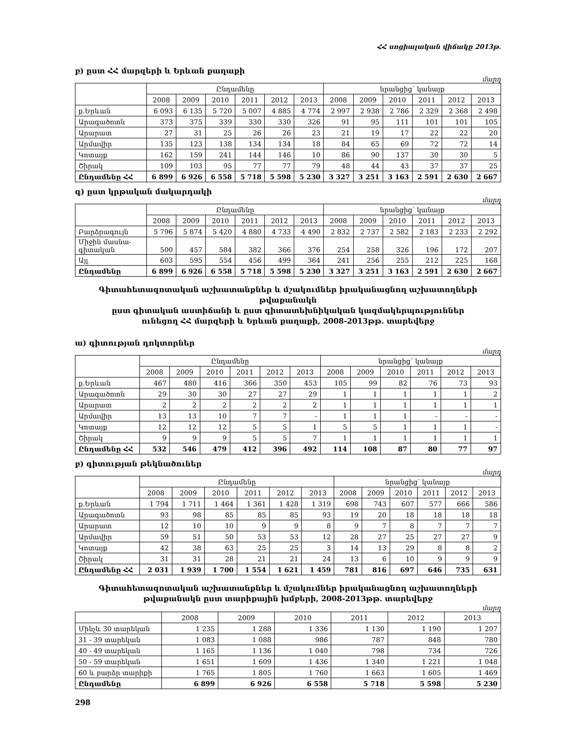ՀՀ սոցիալական վիճակը 2013թ.
բ) ըստ ՀՀ մարզերի և Երևան քաղաքի
մարդ
| | Ընդամենը | | | | | | նրանցից՝ կանայք | | | | | |
| --- | --- | --- | --- | --- | --- | --- | --- | --- | --- | --- | --- | --- |
| | 2008 | 2009 | 2010 | 2011 | 2012 | 2013 | 2008 | 2009 | 2010 | 2011 | 2012 | 2013 |
| ք.Երևան | 6 093 | 6 135 | 5 720 | 5 007 | 4 885 | 4 774 | 2 997 | 2 938 | 2 786 | 2 329 | 2 368 | 2 498 |
| Արագածոտն | 373 | 375 | 339 | 330 | 330 | 326 | 91 | 95 | 111 | 101 | 101 | 105 |
| Արարատ | 27 | 31 | 25 | 26 | 26 | 23 | 21 | 19 | 17 | 22 | 22 | 20 |
| Արմավիր | 135 | 123 | 138 | 134 | 134 | 18 | 84 | 65 | 69 | 72 | 72 | 14 |
| Կոտայք | 162 | 159 | 241 | 144 | 146 | 10 | 86 | 90 | 137 | 30 | 30 | 5 |
| Շիրակ | 109 | 103 | 95 | 77 | 77 | 79 | 48 | 44 | 43 | 37 | 37 | 25 |
| Ընդամենը ՀՀ | 6 899 | 6 926 | 6 558 | 5 718 | 5 598 | 5 230 | 3 327 | 3 251 | 3 163 | 2 591 | 2 630 | 2 667 |
գ) ըստ կրթական մակարդակի
մարդ
| | Ընդամենը | | | | | | նրանցից՝ կանայք | | | | | |
| --- | --- | --- | --- | --- | --- | --- | --- | --- | --- | --- | --- | --- |
| | 2008 | 2009 | 2010 | 2011 | 2012 | 2013 | 2008 | 2009 | 2010 | 2011 | 2012 | 2013 |
| Բարձրագույն | 5 796 | 5 874 | 5 420 | 4 880 | 4 733 | 4 490 | 2 832 | 2 737 | 2 582 | 2 183 | 2 233 | 2 292 |
| Միջին մասնա- գիտական | 500 | 457 | 584 | 382 | 366 | 376 | 254 | 258 | 326 | 196 | 172 | 207 |
| Այլ | 603 | 595 | 554 | 456 | 499 | 364 | 241 | 256 | 255 | 212 | 225 | 168 |
| Ընդամենը | 6 899 | 6 926 | 6 558 | 5 718 | 5 598 | 5 230 | 3 327 | 3 251 | 3 163 | 2 591 | 2 630 | 2 667 |
Գիտահետազոտական աշխատանքներ և մշակումներ իրականացնող աշխատողների թվաքանակն
ըստ գիտական աստիճանի և ըստ գիտատեխնիկական կազմակերպություններ
ունեցող ՀՀ մարզերի և Երևան քաղաքի, 2008-2013թթ. տարեվերջ
ա) գիտության դոկտորներ
մարդ
| | Ընդամենը | | | | | | նրանցից՝ կանայք | | | | | |
| --- | --- | --- | --- | --- | --- | --- | --- | --- | --- | --- | --- | --- |
| | 2008 | 2009 | 2010 | 2011 | 2012 | 2013 | 2008 | 2009 | 2010 | 2011 | 2012 | 2013 |
| ք.Երևան | 467 | 480 | 416 | 366 | 350 | 453 | 105 | 99 | 82 | 76 | 73 | 93 |
| Արագածոտն | 29 | 30 | 30 | 27 | 27 | 29 | 1 | 1 | 1 | 1 | 1 | 2 |
| Արարատ | 2 | 2 | 2 | 2 | 2 | 2 | 1 | 1 | 1 | 1 | 1 | 1 |
| Արմավիր | 13 | 13 | 10 | 7 | 7 | - | 1 | 1 | 1 | - | - | - |
| Կոտայք | 12 | 12 | 12 | 5 | 5 | 1 | 5 | 5 | 1 | 1 | 1 | - |
| Շիրակ | 9 | 9 | 9 | 5 | 5 | 7 | 1 | 1 | 1 | 1 | 1 | 1 |
| Ընդամենը ՀՀ | 532 | 546 | 479 | 412 | 396 | 492 | 114 | 108 | 87 | 80 | 77 | 97 |
բ) գիտության թեկնածուներ
մարդ
| | Ընդամենը | | | | | | նրանցից՝ կանայք | | | | | |
| --- | --- | --- | --- | --- | --- | --- | --- | --- | --- | --- | --- | --- |
| | 2008 | 2009 | 2010 | 2011 | 2012 | 2013 | 2008 | 2009 | 2010 | 2011 | 2012 | 2013 |
| ք.Երևան | 1 794 | 1 711 | 1 464 | 1 361 | 1 428 | 1 319 | 698 | 743 | 607 | 577 | 666 | 586 |
| Արագածոտն | 93 | 98 | 85 | 85 | 85 | 93 | 19 | 20 | 18 | 18 | 18 | 18 |
| Արարատ | 12 | 10 | 10 | 9 | 9 | 8 | 9 | 7 | 8 | 7 | 7 | 7 |
| Արմավիր | 59 | 51 | 50 | 53 | 53 | 12 | 28 | 27 | 25 | 27 | 27 | 9 |
| Կոտայք | 42 | 38 | 63 | 25 | 25 | 3 | 14 | 13 | 29 | 8 | 8 | 2 |
| Շիրակ | 31 | 31 | 28 | 21 | 21 | 24 | 13 | 6 | 10 | 9 | 9 | 9 |
| Ընդամենը ՀՀ | 2 031 | 1 939 | 1 700 | 1 554 | 1 621 | 1 459 | 781 | 816 | 697 | 646 | 735 | 631 |
Գիտահետազոտական աշխատանքներ և մշակումներ իրականացնող աշխատողների
թվաքանակն ըստ տարիքային խմբերի, 2008-2013թթ. տարեվերջ
մարդ
| | 2008 | 2009 | 2010 | 2011 | 2012 | 2013 |
| --- | --- | --- | --- | --- | --- | --- |
| Մինչև 30 տարեկան | 1 235 | 1 288 | 1 336 | 1 130 | 1 190 | 1 207 |
| 31 - 39 տարեկան | 1 083 | 1 088 | 986 | 787 | 848 | 780 |
| 40 - 49 տարեկան | 1 165 | 1 136 | 1 040 | 798 | 734 | 726 |
| 50 - 59 տարեկան | 1 651 | 1 609 | 1 436 | 1 340 | 1 221 | 1 048 |
| 60 և բարձր տարիքի | 1 765 | 1 805 | 1 760 | 1 663 | 1 605 | 1 469 |
| Ընդամենը | 6 899 | 6 926 | 6 558 | 5 718 | 5 598 | 5 230 |
298